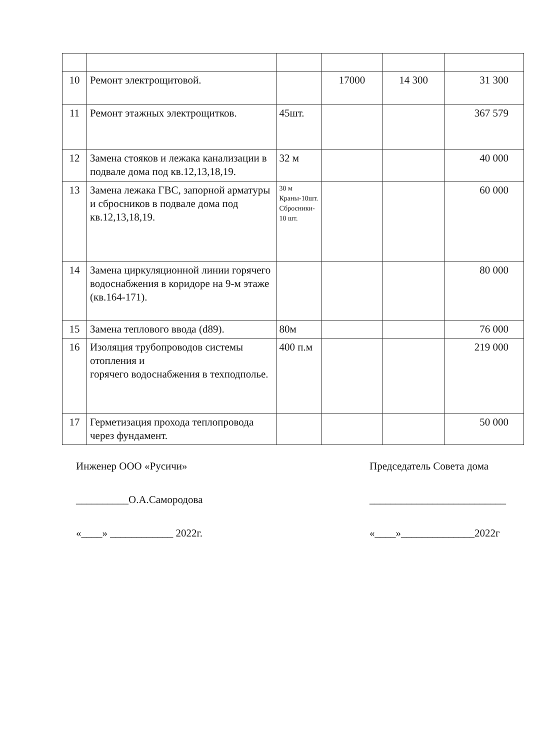| 10 | Ремонт электрощитовой. | | 17000 | 14 300 | 31 300 |
| 11 | Ремонт этажных электрощитков. | 45шт. | | | 367 579 |
| 12 | Замена стояков и лежака канализации в подвале дома под кв.12,13,18,19. | 32 м | | | 40 000 |
| 13 | Замена лежака ГВС, запорной арматуры и сбросников в подвале дома под кв.12,13,18,19. | 30 м Краны-10шт. Сбросники- 10 шт. | | | 60 000 |
| 14 | Замена циркуляционной линии горячего водоснабжения в коридоре на 9-м этаже (кв.164-171). | | | | 80 000 |
| 15 | Замена теплового ввода (d89). | 80м | | | 76 000 |
| 16 | Изоляция трубопроводов системы отопления и горячего водоснабжения в техподполье. | 400 п.м | | | 219 000 |
| 17 | Герметизация прохода теплопровода через фундамент. | | | | 50 000 |
Инженер ООО «Русичи»
__________О.А.Самородова
«____» ____________ 2022г.
Председатель Совета дома
__________________________
«____»______________2022г